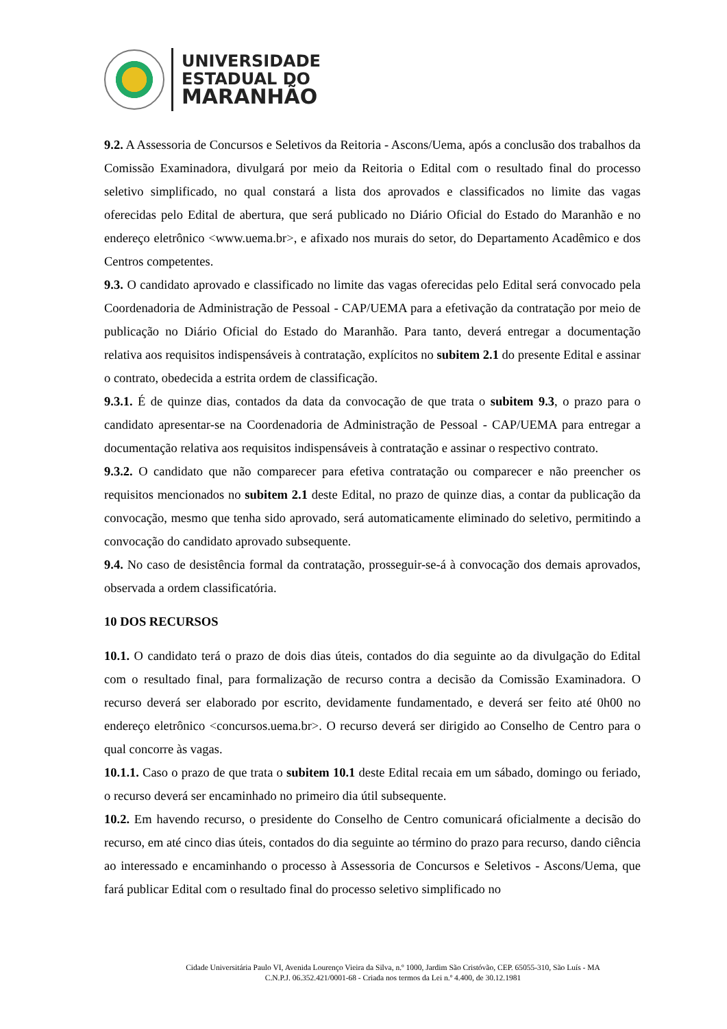UNIVERSIDADE
ESTADUAL DO
MARANHÃO
9.2. A Assessoria de Concursos e Seletivos da Reitoria - Ascons/Uema, após a conclusão dos trabalhos da Comissão Examinadora, divulgará por meio da Reitoria o Edital com o resultado final do processo seletivo simplificado, no qual constará a lista dos aprovados e classificados no limite das vagas oferecidas pelo Edital de abertura, que será publicado no Diário Oficial do Estado do Maranhão e no endereço eletrônico <www.uema.br>, e afixado nos murais do setor, do Departamento Acadêmico e dos Centros competentes.
9.3. O candidato aprovado e classificado no limite das vagas oferecidas pelo Edital será convocado pela Coordenadoria de Administração de Pessoal - CAP/UEMA para a efetivação da contratação por meio de publicação no Diário Oficial do Estado do Maranhão. Para tanto, deverá entregar a documentação relativa aos requisitos indispensáveis à contratação, explícitos no subitem 2.1 do presente Edital e assinar o contrato, obedecida a estrita ordem de classificação.
9.3.1. É de quinze dias, contados da data da convocação de que trata o subitem 9.3, o prazo para o candidato apresentar-se na Coordenadoria de Administração de Pessoal - CAP/UEMA para entregar a documentação relativa aos requisitos indispensáveis à contratação e assinar o respectivo contrato.
9.3.2. O candidato que não comparecer para efetiva contratação ou comparecer e não preencher os requisitos mencionados no subitem 2.1 deste Edital, no prazo de quinze dias, a contar da publicação da convocação, mesmo que tenha sido aprovado, será automaticamente eliminado do seletivo, permitindo a convocação do candidato aprovado subsequente.
9.4. No caso de desistência formal da contratação, prosseguir-se-á à convocação dos demais aprovados, observada a ordem classificatória.
10 DOS RECURSOS
10.1. O candidato terá o prazo de dois dias úteis, contados do dia seguinte ao da divulgação do Edital com o resultado final, para formalização de recurso contra a decisão da Comissão Examinadora. O recurso deverá ser elaborado por escrito, devidamente fundamentado, e deverá ser feito até 0h00 no endereço eletrônico <concursos.uema.br>. O recurso deverá ser dirigido ao Conselho de Centro para o qual concorre às vagas.
10.1.1. Caso o prazo de que trata o subitem 10.1 deste Edital recaia em um sábado, domingo ou feriado, o recurso deverá ser encaminhado no primeiro dia útil subsequente.
10.2. Em havendo recurso, o presidente do Conselho de Centro comunicará oficialmente a decisão do recurso, em até cinco dias úteis, contados do dia seguinte ao término do prazo para recurso, dando ciência ao interessado e encaminhando o processo à Assessoria de Concursos e Seletivos - Ascons/Uema, que fará publicar Edital com o resultado final do processo seletivo simplificado no
Cidade Universitária Paulo VI, Avenida Lourenço Vieira da Silva, n.º 1000, Jardim São Cristóvão, CEP. 65055-310, São Luís - MA
C.N.P.J. 06.352.421/0001-68 - Criada nos termos da Lei n.º 4.400, de 30.12.1981